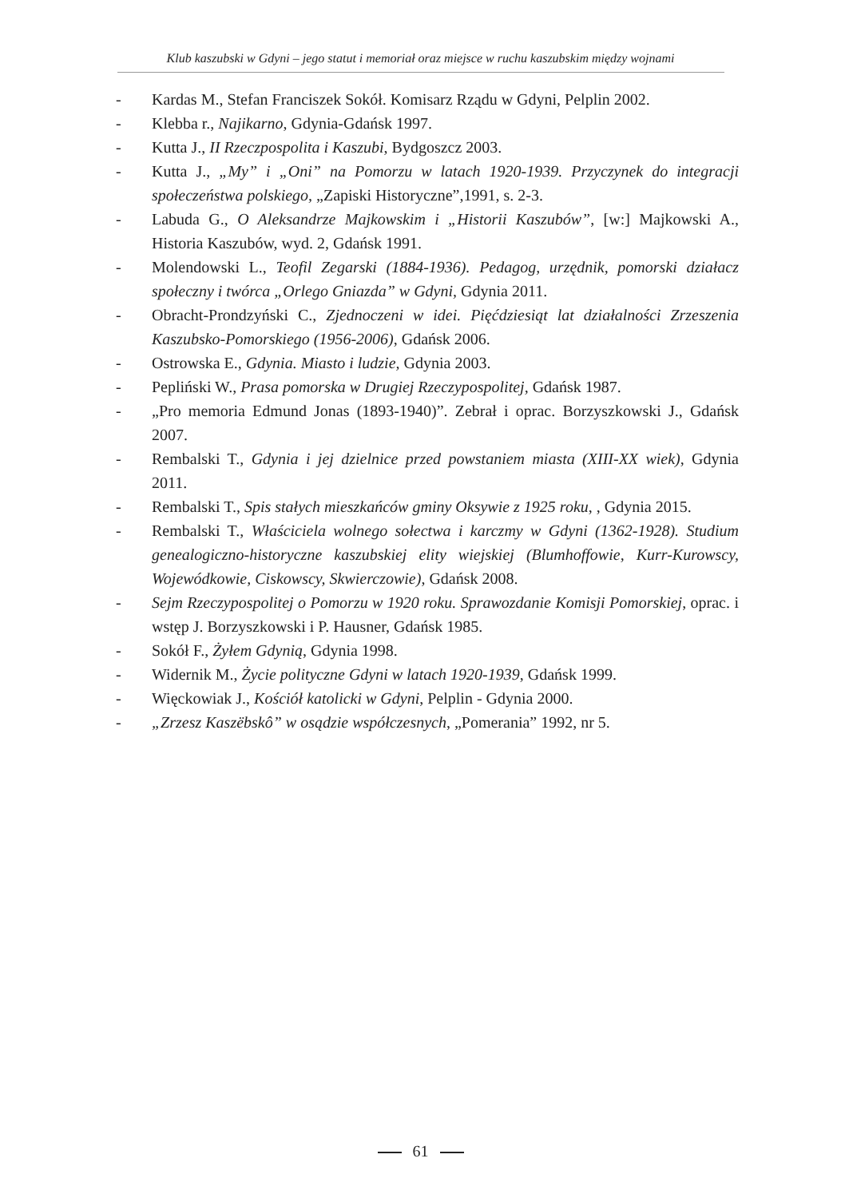Klub kaszubski w Gdyni – jego statut i memoriał oraz miejsce w ruchu kaszubskim między wojnami
- Kardas M., Stefan Franciszek Sokół. Komisarz Rządu w Gdyni, Pelplin 2002.
- Klebba r., Najikarno, Gdynia-Gdańsk 1997.
- Kutta J., II Rzeczpospolita i Kaszubi, Bydgoszcz 2003.
- Kutta J., „My” i „Oni” na Pomorzu w latach 1920-1939. Przyczynek do integracji społeczeństwa polskiego, „Zapiski Historyczne”,1991, s. 2-3.
- Labuda G., O Aleksandrze Majkowskim i „Historii Kaszubów”, [w:] Majkowski A., Historia Kaszubów, wyd. 2, Gdańsk 1991.
- Molendowski L., Teofil Zegarski (1884-1936). Pedagog, urzędnik, pomorski działacz społeczny i twórca „Orlego Gniazda” w Gdyni, Gdynia 2011.
- Obracht-Prondzyński C., Zjednoczeni w idei. Pięćdziesiąt lat działalności Zrzeszenia Kaszubsko-Pomorskiego (1956-2006), Gdańsk 2006.
- Ostrowska E., Gdynia. Miasto i ludzie, Gdynia 2003.
- Pepliński W., Prasa pomorska w Drugiej Rzeczypospolitej, Gdańsk 1987.
- „Pro memoria Edmund Jonas (1893-1940)”. Zebrał i oprac. Borzyszkowski J., Gdańsk 2007.
- Rembalski T., Gdynia i jej dzielnice przed powstaniem miasta (XIII-XX wiek), Gdynia 2011.
- Rembalski T., Spis stałych mieszkańców gminy Oksywie z 1925 roku, , Gdynia 2015.
- Rembalski T., Właściciela wolnego sołectwa i karczmy w Gdyni (1362-1928). Studium genealogiczno-historyczne kaszubskiej elity wiejskiej (Blumhoffowie, Kurr-Kurowscy, Wojewódkowie, Ciskowscy, Skwierczowie), Gdańsk 2008.
- Sejm Rzeczypospolitej o Pomorzu w 1920 roku. Sprawozdanie Komisji Pomorskiej, oprac. i wstęp J. Borzyszkowski i P. Hausner, Gdańsk 1985.
- Sokół F., Żyłem Gdynią, Gdynia 1998.
- Widernik M., Życie polityczne Gdyni w latach 1920-1939, Gdańsk 1999.
- Więckowiak J., Kościół katolicki w Gdyni, Pelplin - Gdynia 2000.
- „Zrzesz Kaszëbskô” w osądzie współczesnych, „Pomerania” 1992, nr 5.
61